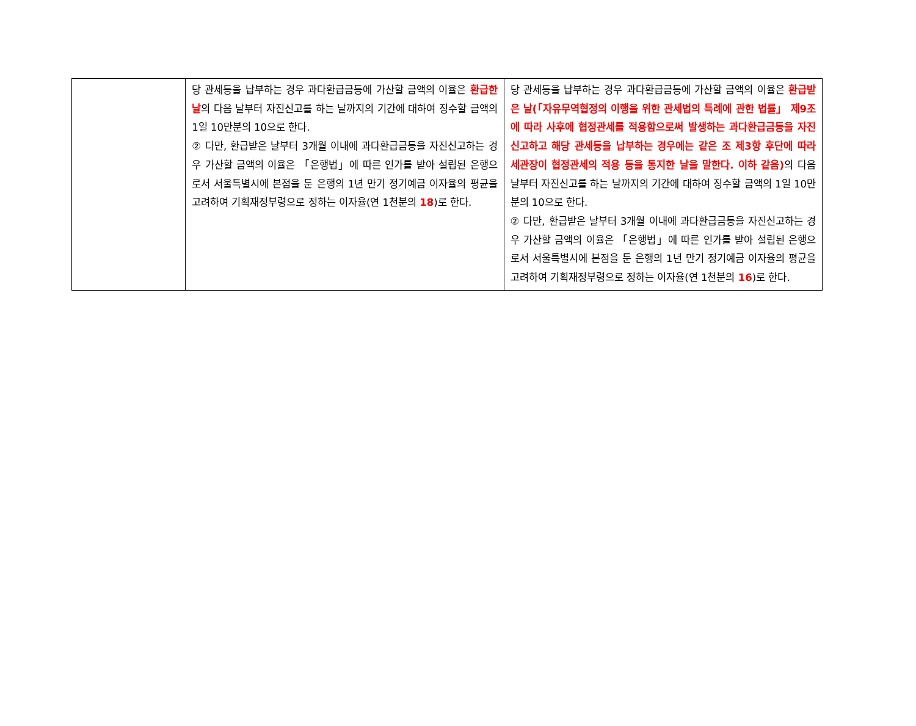| | 당 관세등을 납부하는 경우 과다환급금등에 가산할 금액의 이율은 환급한 날 의 다음 날부터 자진신고를 하는 날까지의 기간에 대하여 징수할 금액의 1일 10만분의 10으로 한다. ② 다만, 환급받은 날부터 3개월 이내에 과다환급금등을 자진신고하는 경우 가산할 금액의 이율은 「은행법」에 따른 인가를 받아 설립된 은행으로서 서울특별시에 본점을 둔 은행의 1년 만기 정기예금 이자율의 평균을 고려하여 기획재정부령으로 정하는 이자율(연 1천분의 18 )로 한다. | 당 관세등을 납부하는 경우 과다환급금등에 가산할 금액의 이율은 환급받은 날(「자유무역협정의 이행을 위한 관세법의 특례에 관한 법률」 제9조에 따라 사후에 협정관세를 적용함으로써 발생하는 과다환급금등을 자진신고하고 해당 관세등을 납부하는 경우에는 같은 조 제3항 후단에 따라 세관장이 협정관세의 적용 등을 통지한 날을 말한다. 이하 같음) 의 다음 날부터 자진신고를 하는 날까지의 기간에 대하여 징수할 금액의 1일 10만분의 10으로 한다. ② 다만, 환급받은 날부터 3개월 이내에 과다환급금등을 자진신고하는 경우 가산할 금액의 이율은 「은행법」에 따른 인가를 받아 설립된 은행으로서 서울특별시에 본점을 둔 은행의 1년 만기 정기예금 이자율의 평균을 고려하여 기획재정부령으로 정하는 이자율(연 1천분의 16 )로 한다. |